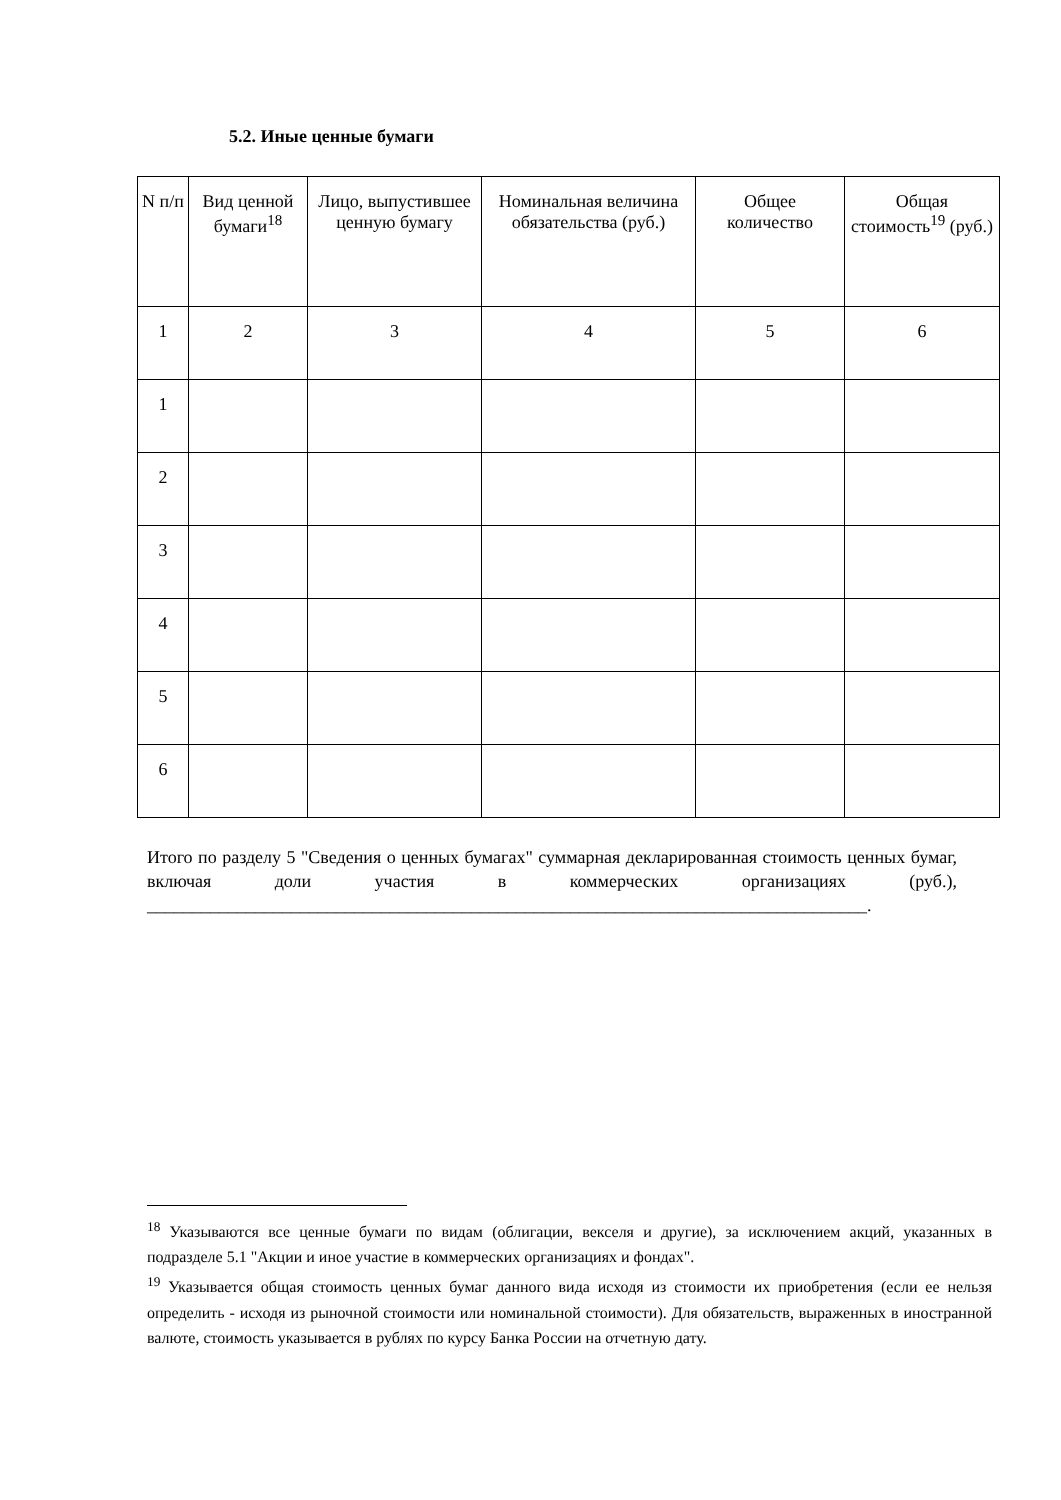5.2. Иные ценные бумаги
| N п/п | Вид ценной бумаги<sup>18</sup> | Лицо, выпустившее ценную бумагу | Номинальная величина обязательства (руб.) | Общее количество | Общая стоимость<sup>19</sup> (руб.) |
| --- | --- | --- | --- | --- | --- |
| 1 | 2 | 3 | 4 | 5 | 6 |
| 1 | | | | | |
| 2 | | | | | |
| 3 | | | | | |
| 4 | | | | | |
| 5 | | | | | |
| 6 | | | | | |
Итого по разделу 5 "Сведения о ценных бумагах" суммарная декларированная стоимость ценных бумаг, включая доли участия в коммерческих организациях (руб.), ________________________________________________________________________________.
<sup>18</sup> Указываются все ценные бумаги по видам (облигации, векселя и другие), за исключением акций, указанных в подразделе 5.1 "Акции и иное участие в коммерческих организациях и фондах".
<sup>19</sup> Указывается общая стоимость ценных бумаг данного вида исходя из стоимости их приобретения (если ее нельзя определить - исходя из рыночной стоимости или номинальной стоимости). Для обязательств, выраженных в иностранной валюте, стоимость указывается в рублях по курсу Банка России на отчетную дату.